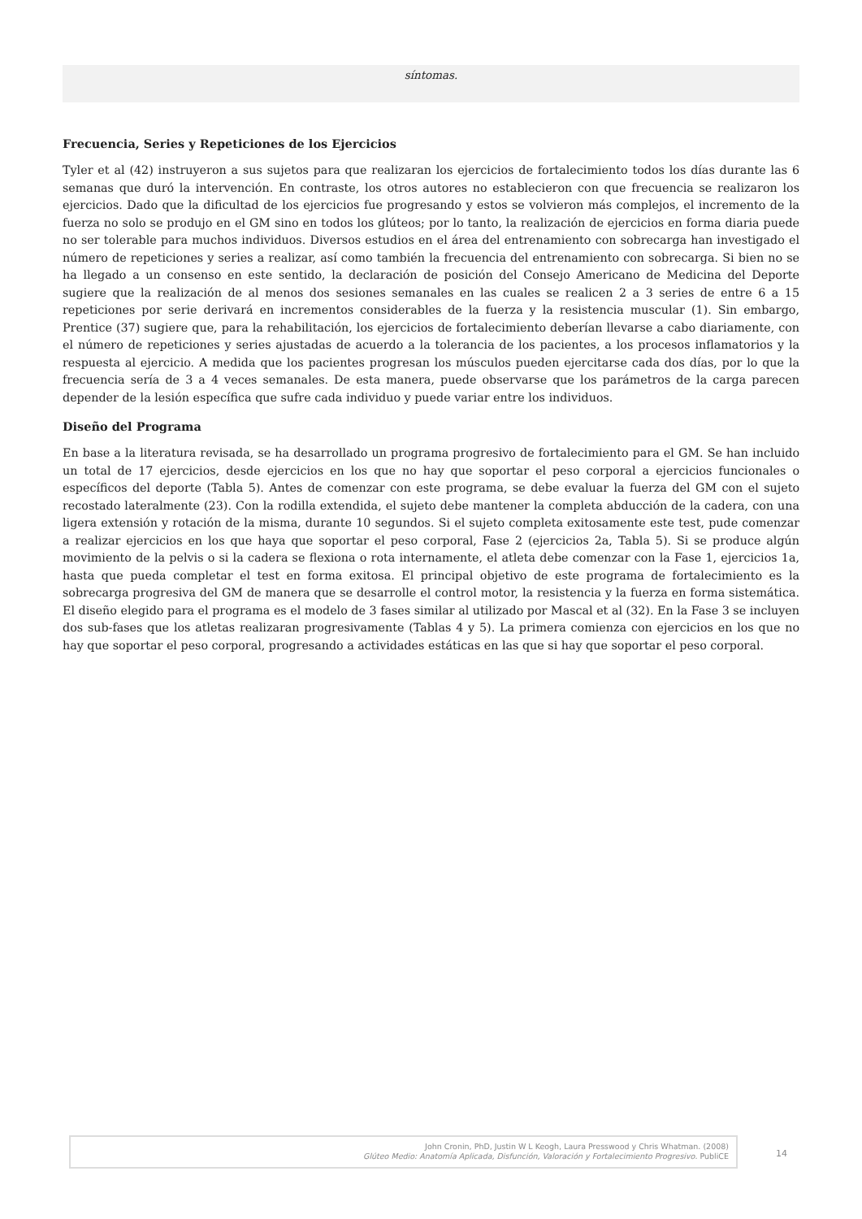síntomas.
Frecuencia, Series y Repeticiones de los Ejercicios
Tyler et al (42) instruyeron a sus sujetos para que realizaran los ejercicios de fortalecimiento todos los días durante las 6 semanas que duró la intervención. En contraste, los otros autores no establecieron con que frecuencia se realizaron los ejercicios. Dado que la dificultad de los ejercicios fue progresando y estos se volvieron más complejos, el incremento de la fuerza no solo se produjo en el GM sino en todos los glúteos; por lo tanto, la realización de ejercicios en forma diaria puede no ser tolerable para muchos individuos. Diversos estudios en el área del entrenamiento con sobrecarga han investigado el número de repeticiones y series a realizar, así como también la frecuencia del entrenamiento con sobrecarga. Si bien no se ha llegado a un consenso en este sentido, la declaración de posición del Consejo Americano de Medicina del Deporte sugiere que la realización de al menos dos sesiones semanales en las cuales se realicen 2 a 3 series de entre 6 a 15 repeticiones por serie derivará en incrementos considerables de la fuerza y la resistencia muscular (1). Sin embargo, Prentice (37) sugiere que, para la rehabilitación, los ejercicios de fortalecimiento deberían llevarse a cabo diariamente, con el número de repeticiones y series ajustadas de acuerdo a la tolerancia de los pacientes, a los procesos inflamatorios y la respuesta al ejercicio. A medida que los pacientes progresan los músculos pueden ejercitarse cada dos días, por lo que la frecuencia sería de 3 a 4 veces semanales. De esta manera, puede observarse que los parámetros de la carga parecen depender de la lesión específica que sufre cada individuo y puede variar entre los individuos.
Diseño del Programa
En base a la literatura revisada, se ha desarrollado un programa progresivo de fortalecimiento para el GM. Se han incluido un total de 17 ejercicios, desde ejercicios en los que no hay que soportar el peso corporal a ejercicios funcionales o específicos del deporte (Tabla 5). Antes de comenzar con este programa, se debe evaluar la fuerza del GM con el sujeto recostado lateralmente (23). Con la rodilla extendida, el sujeto debe mantener la completa abducción de la cadera, con una ligera extensión y rotación de la misma, durante 10 segundos. Si el sujeto completa exitosamente este test, pude comenzar a realizar ejercicios en los que haya que soportar el peso corporal, Fase 2 (ejercicios 2a, Tabla 5). Si se produce algún movimiento de la pelvis o si la cadera se flexiona o rota internamente, el atleta debe comenzar con la Fase 1, ejercicios 1a, hasta que pueda completar el test en forma exitosa. El principal objetivo de este programa de fortalecimiento es la sobrecarga progresiva del GM de manera que se desarrolle el control motor, la resistencia y la fuerza en forma sistemática. El diseño elegido para el programa es el modelo de 3 fases similar al utilizado por Mascal et al (32). En la Fase 3 se incluyen dos sub-fases que los atletas realizaran progresivamente (Tablas 4 y 5). La primera comienza con ejercicios en los que no hay que soportar el peso corporal, progresando a actividades estáticas en las que si hay que soportar el peso corporal.
John Cronin, PhD, Justin W L Keogh, Laura Presswood y Chris Whatman. (2008)
Glúteo Medio: Anatomía Aplicada, Disfunción, Valoración y Fortalecimiento Progresivo. PubliCE
14